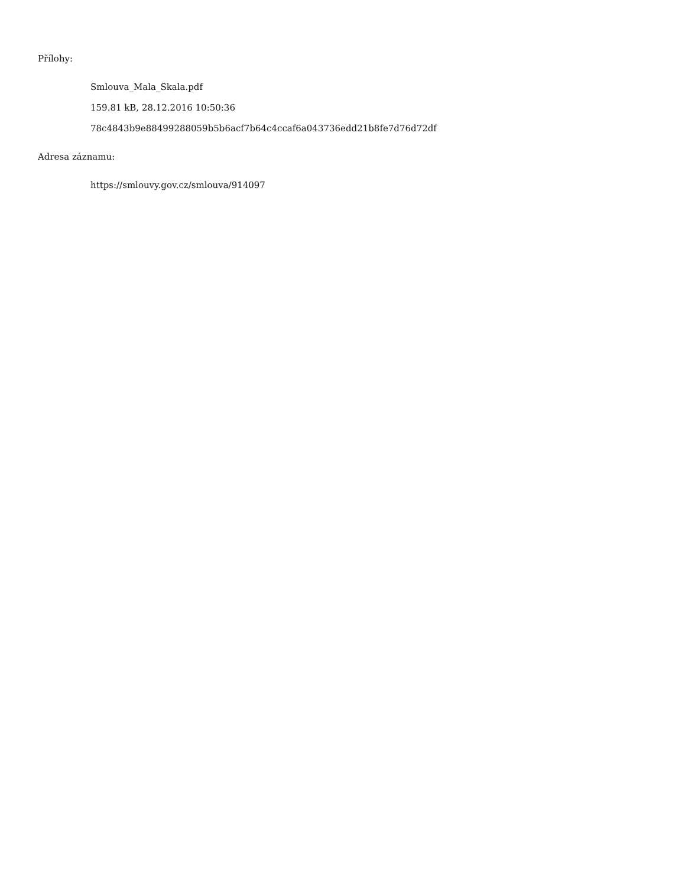Přílohy:
Smlouva_Mala_Skala.pdf
159.81 kB, 28.12.2016 10:50:36
78c4843b9e88499288059b5b6acf7b64c4ccaf6a043736edd21b8fe7d76d72df
Adresa záznamu:
https://smlouvy.gov.cz/smlouva/914097